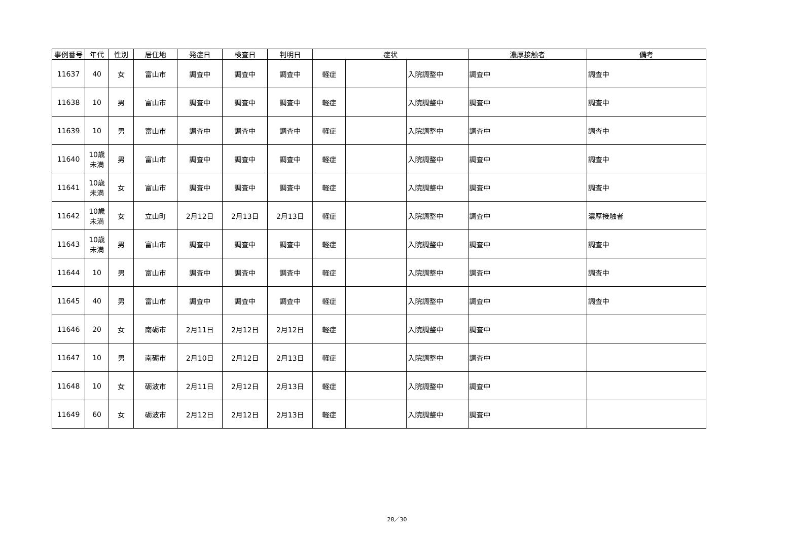| 事例番号 | 年代 | 性別 | 居住地 | 発症日 | 検査日 | 判明日 | 症状 | | | 濃厚接触者 | 備考 |
| --- | --- | --- | --- | --- | --- | --- | --- | --- | --- | --- | --- |
| 11637 | 40 | 女 | 富山市 | 調査中 | 調査中 | 調査中 | 軽症 | | 入院調整中 | 調査中 | 調査中 |
| 11638 | 10 | 男 | 富山市 | 調査中 | 調査中 | 調査中 | 軽症 | | 入院調整中 | 調査中 | 調査中 |
| 11639 | 10 | 男 | 富山市 | 調査中 | 調査中 | 調査中 | 軽症 | | 入院調整中 | 調査中 | 調査中 |
| 11640 | 10歳 未満 | 男 | 富山市 | 調査中 | 調査中 | 調査中 | 軽症 | | 入院調整中 | 調査中 | 調査中 |
| 11641 | 10歳 未満 | 女 | 富山市 | 調査中 | 調査中 | 調査中 | 軽症 | | 入院調整中 | 調査中 | 調査中 |
| 11642 | 10歳 未満 | 女 | 立山町 | 2月12日 | 2月13日 | 2月13日 | 軽症 | | 入院調整中 | 調査中 | 濃厚接触者 |
| 11643 | 10歳 未満 | 男 | 富山市 | 調査中 | 調査中 | 調査中 | 軽症 | | 入院調整中 | 調査中 | 調査中 |
| 11644 | 10 | 男 | 富山市 | 調査中 | 調査中 | 調査中 | 軽症 | | 入院調整中 | 調査中 | 調査中 |
| 11645 | 40 | 男 | 富山市 | 調査中 | 調査中 | 調査中 | 軽症 | | 入院調整中 | 調査中 | 調査中 |
| 11646 | 20 | 女 | 南砺市 | 2月11日 | 2月12日 | 2月12日 | 軽症 | | 入院調整中 | 調査中 | |
| 11647 | 10 | 男 | 南砺市 | 2月10日 | 2月12日 | 2月13日 | 軽症 | | 入院調整中 | 調査中 | |
| 11648 | 10 | 女 | 砺波市 | 2月11日 | 2月12日 | 2月13日 | 軽症 | | 入院調整中 | 調査中 | |
| 11649 | 60 | 女 | 砺波市 | 2月12日 | 2月12日 | 2月13日 | 軽症 | | 入院調整中 | 調査中 | |
28／30